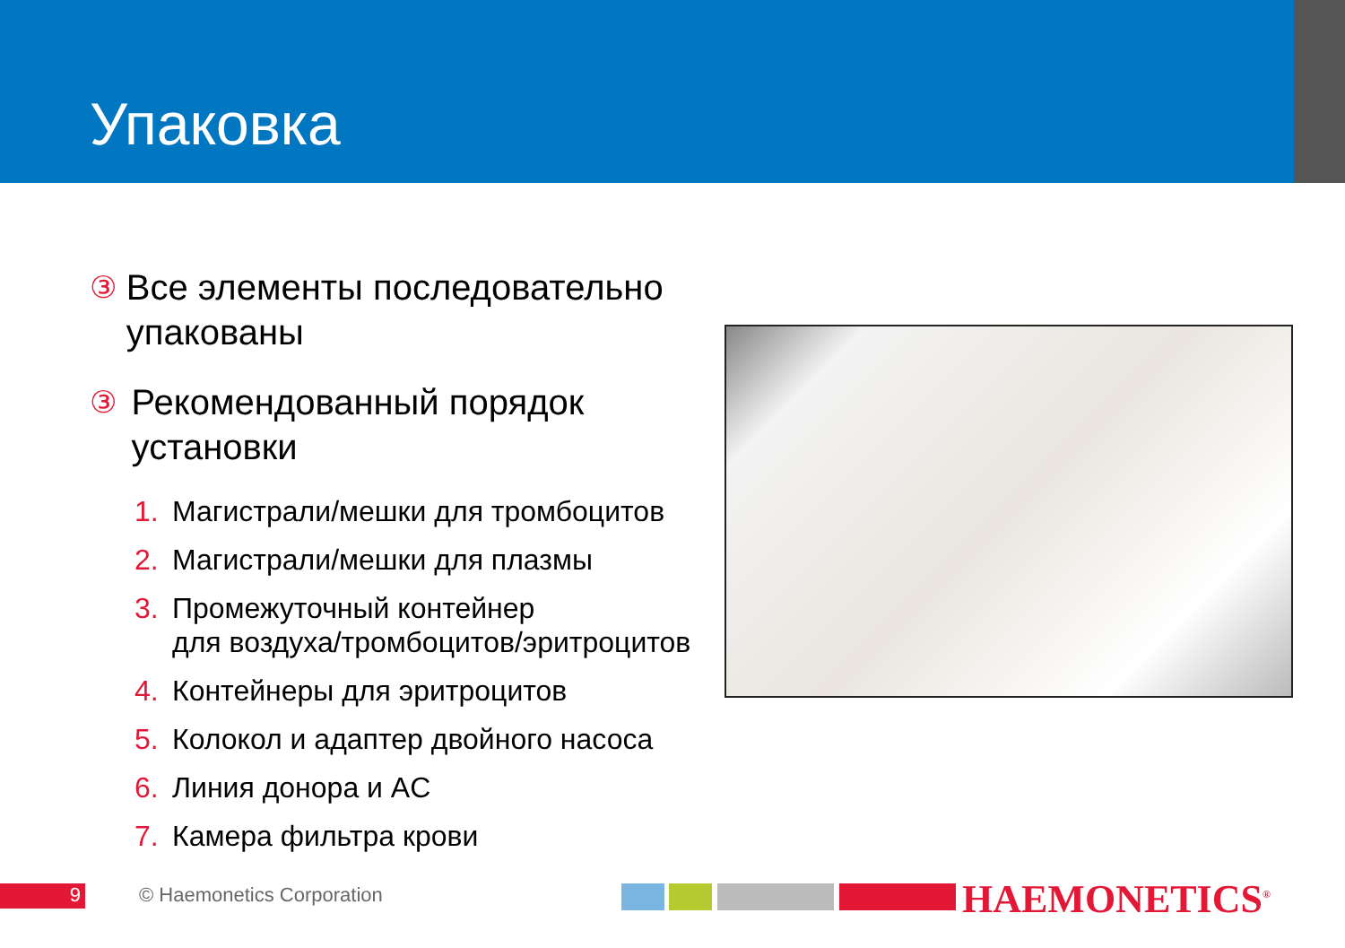Упаковка
③ Все элементы последовательно упакованы
③ Рекомендованный порядок установки
1. Магистрали/мешки для тромбоцитов
2. Магистрали/мешки для плазмы
3. Промежуточный контейнер
для воздуха/тромбоцитов/эритроцитов
4. Контейнеры для эритроцитов
5. Колокол и адаптер двойного насоса
6. Линия донора и AC
7. Камера фильтра крови
9 © Haemonetics Corporation HAEMONETICS<sup>®</sup>